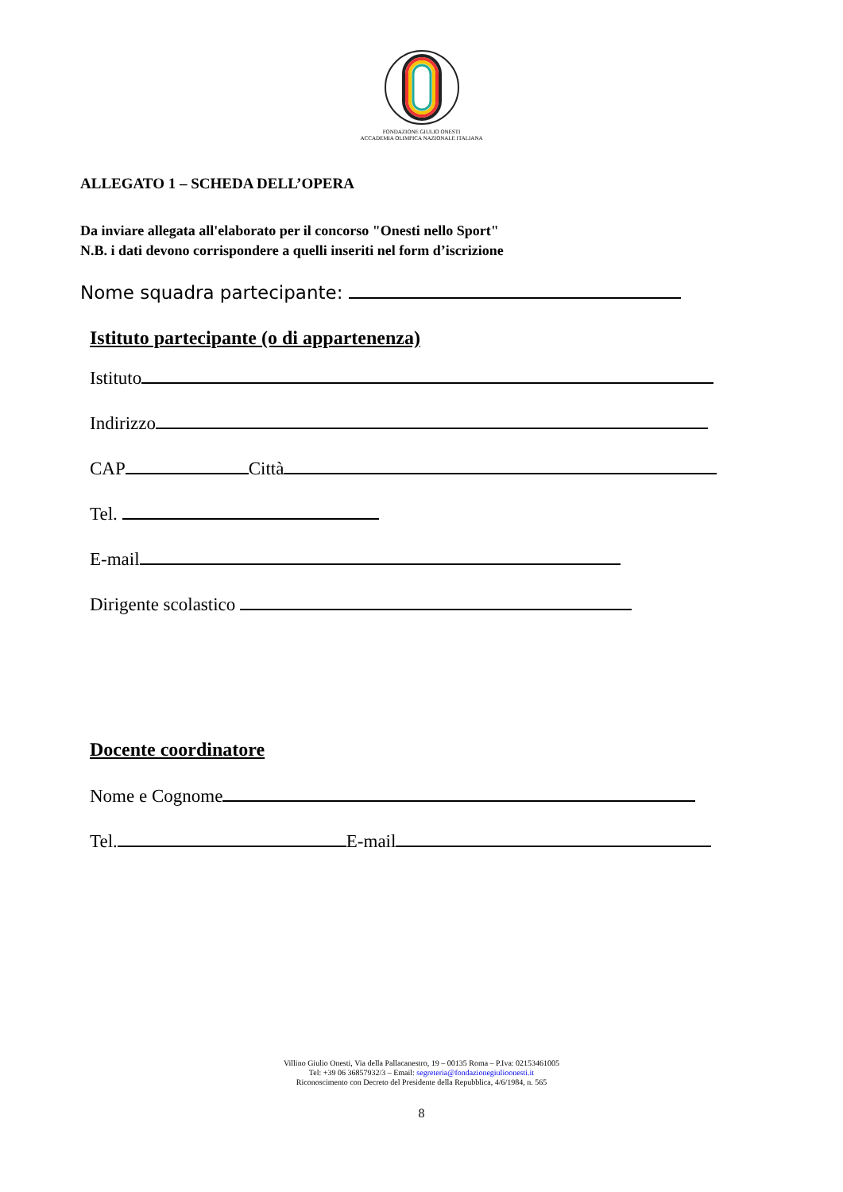FONDAZIONE GIULIO ONESTI
ACCADEMIA OLIMPICA NAZIONALE ITALIANA
ALLEGATO 1 – SCHEDA DELL’OPERA
Da inviare allegata all'elaborato per il concorso "Onesti nello Sport"
N.B. i dati devono corrispondere a quelli inseriti nel form d’iscrizione
Nome squadra partecipante:
Istituto partecipante (o di appartenenza)
Istituto
Indirizzo
CAP Città
Tel.
E-mail
Dirigente scolastico
Docente coordinatore
Nome e Cognome
Tel. E-mail
Villino Giulio Onesti, Via della Pallacanestro, 19 – 00135 Roma – P.Iva: 02153461005
Tel: +39 06 36857932/3 – Email: segreteria@fondazionegiulioonesti.it
Riconoscimento con Decreto del Presidente della Repubblica, 4/6/1984, n. 565
8